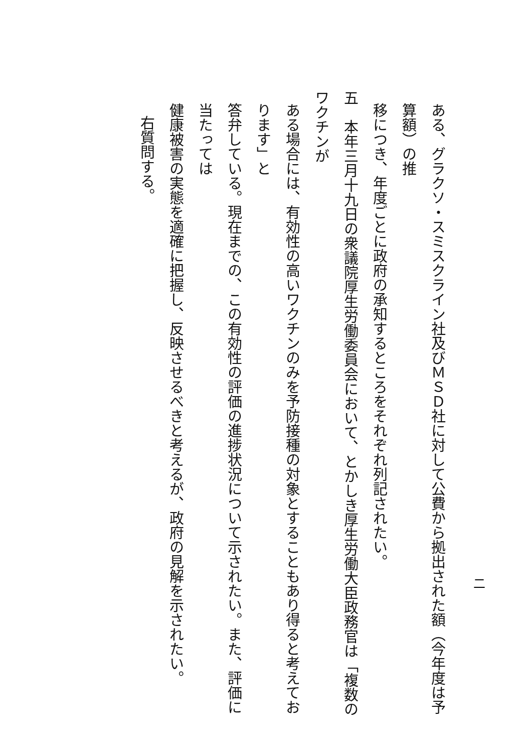二
ある、グラクソ・スミスクライン社及びＭＳＤ社に対して公費から拠出された額（今年度は予算額）の推
移につき、年度ごとに政府の承知するところをそれぞれ列記されたい。
五　本年三月十九日の衆議院厚生労働委員会において、とかしき厚生労働大臣政務官は「複数のワクチンが
ある場合には、有効性の高いワクチンのみを予防接種の対象とすることもあり得ると考えております」と
答弁している。現在までの、この有効性の評価の進捗状況について示されたい。また、評価に当たっては
健康被害の実態を適確に把握し、反映させるべきと考えるが、政府の見解を示されたい。
右質問する。